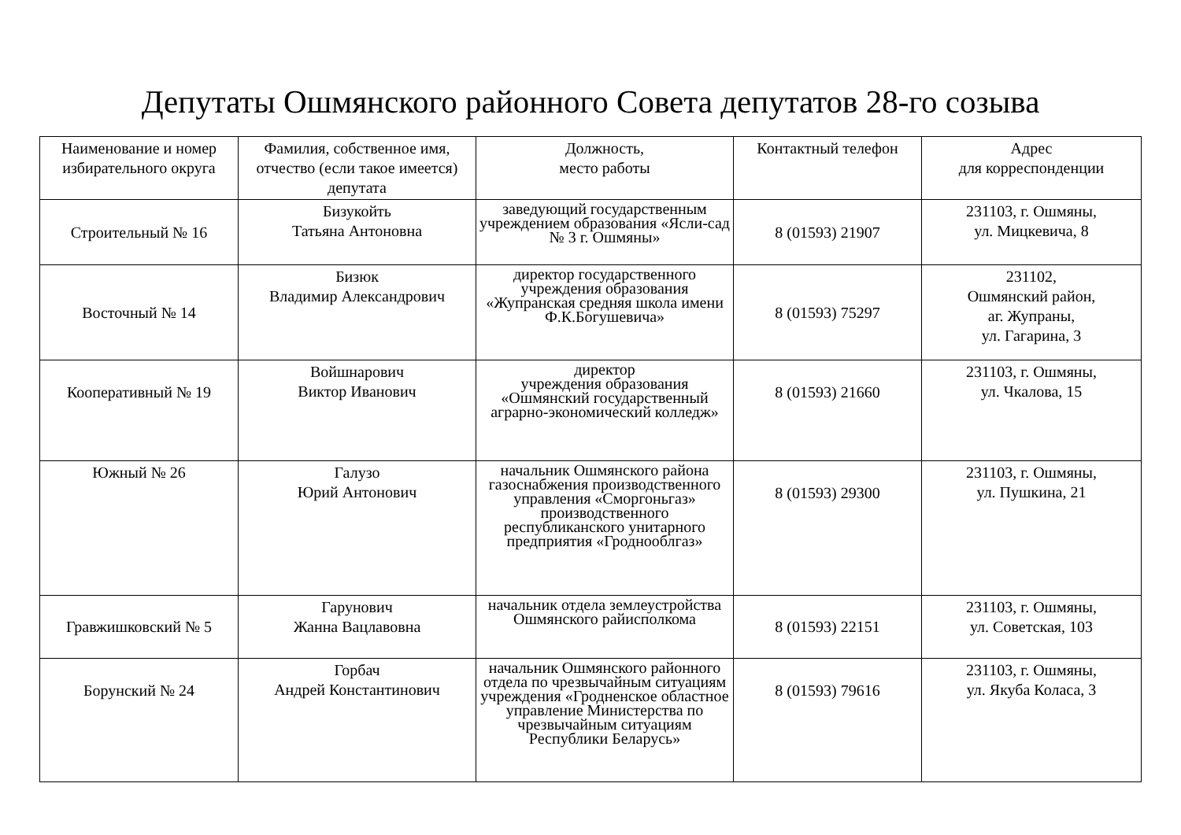Депутаты Ошмянского районного Совета депутатов 28-го созыва
| Наименование и номер избирательного округа | Фамилия, собственное имя, отчество (если такое имеется) депутата | Должность, место работы | Контактный телефон | Адрес для корреспонденции |
| --- | --- | --- | --- | --- |
| Строительный № 16 | Бизукойть Татьяна Антоновна | заведующий государственным учреждением образования «Ясли-сад № 3 г. Ошмяны» | 8 (01593) 21907 | 231103, г. Ошмяны, ул. Мицкевича, 8 |
| Восточный № 14 | Бизюк Владимир Александрович | директор государственного учреждения образования «Жупранская средняя школа имени Ф.К.Богушевича» | 8 (01593) 75297 | 231102, Ошмянский район, аг. Жупраны, ул. Гагарина, 3 |
| Кооперативный № 19 | Войшнарович Виктор Иванович | директор учреждения образования «Ошмянский государственный аграрно-экономический колледж» | 8 (01593) 21660 | 231103, г. Ошмяны, ул. Чкалова, 15 |
| Южный № 26 | Галузо Юрий Антонович | начальник Ошмянского района газоснабжения производственного управления «Сморгоньгаз» производственного республиканского унитарного предприятия «Гроднооблгаз» | 8 (01593) 29300 | 231103, г. Ошмяны, ул. Пушкина, 21 |
| Гравжишковский № 5 | Гарунович Жанна Вацлавовна | начальник отдела землеустройства Ошмянского райисполкома | 8 (01593) 22151 | 231103, г. Ошмяны, ул. Советская, 103 |
| Борунский № 24 | Горбач Андрей Константинович | начальник Ошмянского районного отдела по чрезвычайным ситуациям учреждения «Гродненское областное управление Министерства по чрезвычайным ситуациям Республики Беларусь» | 8 (01593) 79616 | 231103, г. Ошмяны, ул. Якуба Коласа, 3 |